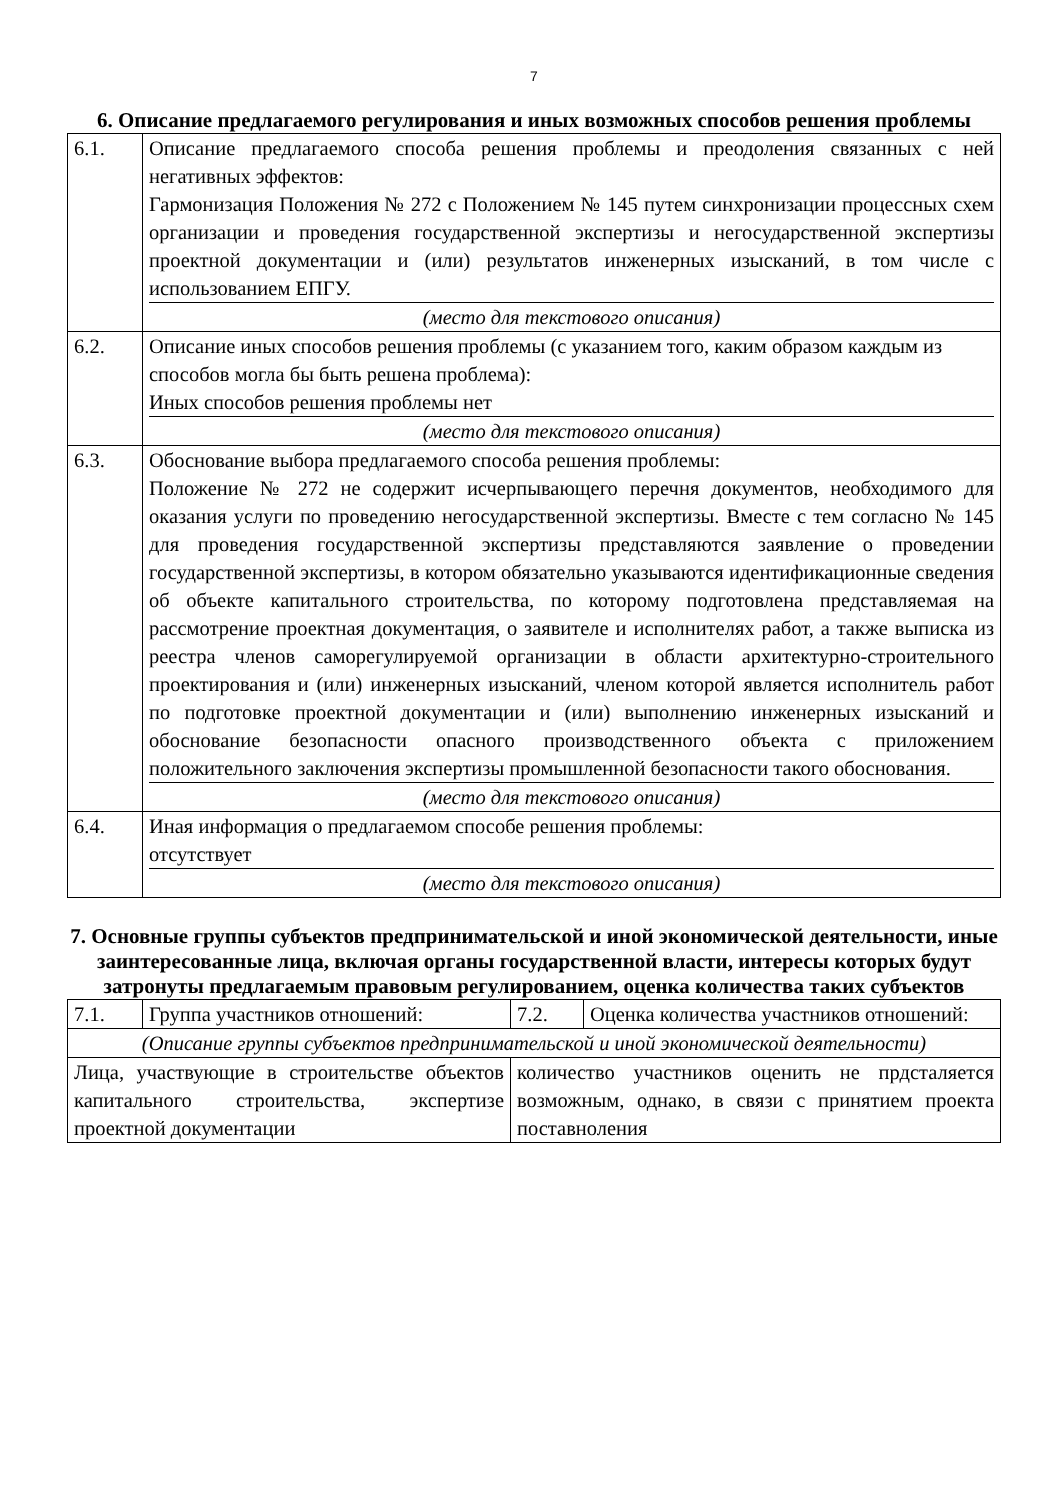7
6. Описание предлагаемого регулирования и иных возможных способов решения проблемы
| 6.1. | Описание предлагаемого способа решения проблемы и преодоления связанных с ней негативных эффектов: Гармонизация Положения № 272 с Положением № 145 путем синхронизации процессных схем организации и проведения государственной экспертизы и негосударственной экспертизы проектной документации и (или) результатов инженерных изысканий, в том числе с использованием ЕПГУ. (место для текстового описания) |
| 6.2. | Описание иных способов решения проблемы (с указанием того, каким образом каждым из способов могла бы быть решена проблема): Иных способов решения проблемы нет (место для текстового описания) |
| 6.3. | Обоснование выбора предлагаемого способа решения проблемы: Положение № 272 не содержит исчерпывающего перечня документов, необходимого для оказания услуги по проведению негосударственной экспертизы. Вместе с тем согласно № 145 для проведения государственной экспертизы представляются заявление о проведении государственной экспертизы, в котором обязательно указываются идентификационные сведения об объекте капитального строительства, по которому подготовлена представляемая на рассмотрение проектная документация, о заявителе и исполнителях работ, а также выписка из реестра членов саморегулируемой организации в области архитектурно-строительного проектирования и (или) инженерных изысканий, членом которой является исполнитель работ по подготовке проектной документации и (или) выполнению инженерных изысканий и обоснование безопасности опасного производственного объекта с приложением положительного заключения экспертизы промышленной безопасности такого обоснования. (место для текстового описания) |
| 6.4. | Иная информация о предлагаемом способе решения проблемы: отсутствует (место для текстового описания) |
7. Основные группы субъектов предпринимательской и иной экономической деятельности, иные заинтересованные лица, включая органы государственной власти, интересы которых будут затронуты предлагаемым правовым регулированием, оценка количества таких субъектов
| 7.1. | Группа участников отношений: | 7.2. | Оценка количества участников отношений: |
| (Описание группы субъектов предпринимательской и иной экономической деятельности) | | | |
| Лица, участвующие в строительстве объектов капитального строительства, экспертизе проектной документации | | количество участников оценить не прдсталяется возможным, однако, в связи с принятием проекта поставноления | |